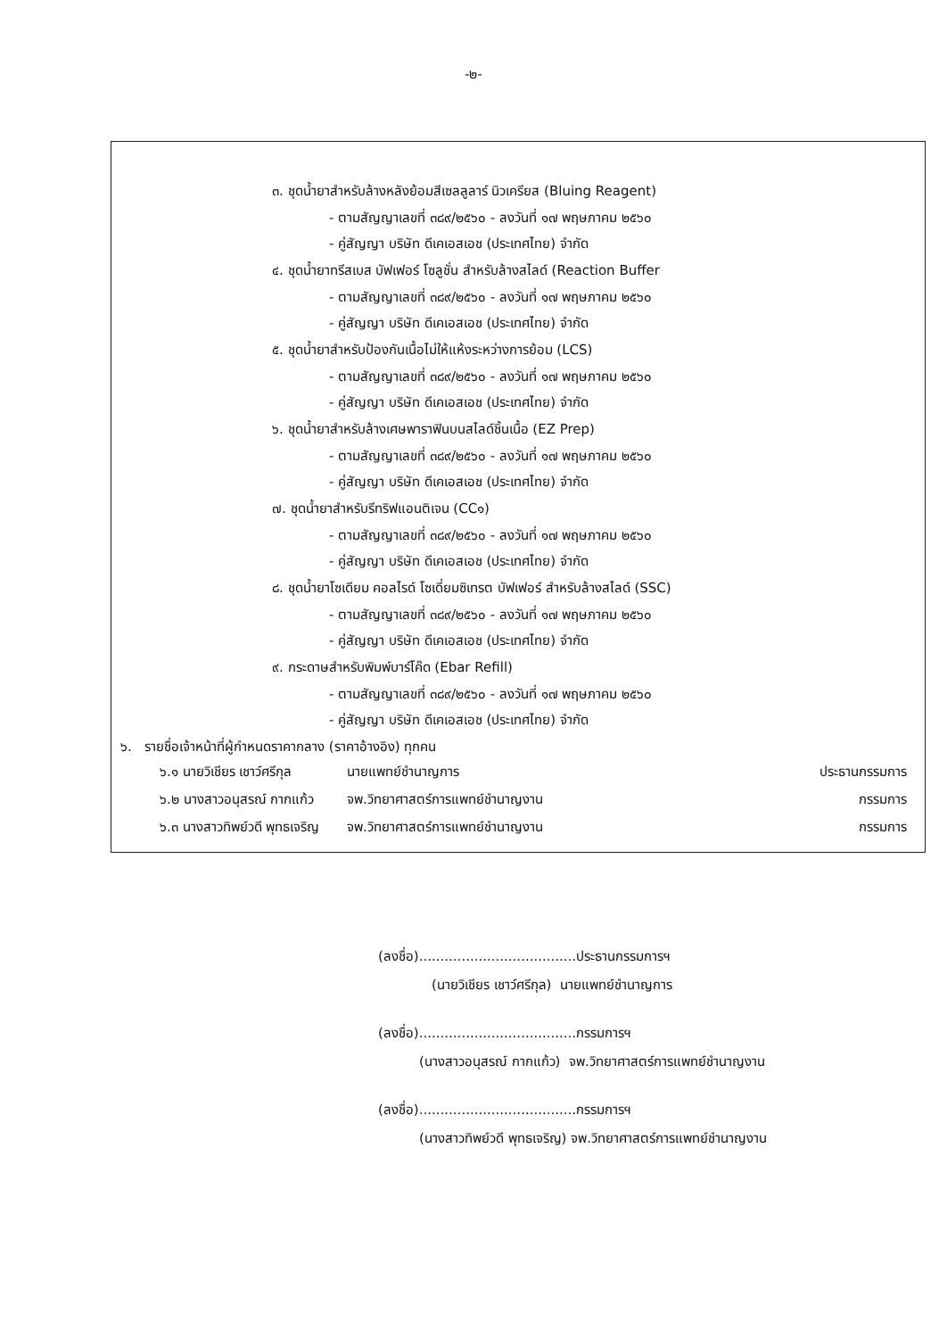-๒-
๓. ชุดน้ำยาสำหรับล้างหลังย้อมสีเซลลูลาร์ นิวเครียส (Bluing Reagent)
- ตามสัญญาเลขที่ ๓๘๙/๒๕๖๐ - ลงวันที่ ๑๗ พฤษภาคม ๒๕๖๐
- คู่สัญญา บริษัท ดีเคเอสเอช (ประเทศไทย) จำกัด
๔. ชุดน้ำยาทรีสเบส บัฟเฟอร์ โซลูชั่น สำหรับล้างสไลด์ (Reaction Buffer
- ตามสัญญาเลขที่ ๓๘๙/๒๕๖๐ - ลงวันที่ ๑๗ พฤษภาคม ๒๕๖๐
- คู่สัญญา บริษัท ดีเคเอสเอช (ประเทศไทย) จำกัด
๕. ชุดน้ำยาสำหรับป้องกันเนื้อไม่ให้แห้งระหว่างการย้อม (LCS)
- ตามสัญญาเลขที่ ๓๘๙/๒๕๖๐ - ลงวันที่ ๑๗ พฤษภาคม ๒๕๖๐
- คู่สัญญา บริษัท ดีเคเอสเอช (ประเทศไทย) จำกัด
๖. ชุดน้ำยาสำหรับล้างเศษพาราฟินบนสไลด์ชิ้นเนื้อ (EZ Prep)
- ตามสัญญาเลขที่ ๓๘๙/๒๕๖๐ - ลงวันที่ ๑๗ พฤษภาคม ๒๕๖๐
- คู่สัญญา บริษัท ดีเคเอสเอช (ประเทศไทย) จำกัด
๗. ชุดน้ำยาสำหรับรีทริฟแอนติเจน (CC๑)
- ตามสัญญาเลขที่ ๓๘๙/๒๕๖๐ - ลงวันที่ ๑๗ พฤษภาคม ๒๕๖๐
- คู่สัญญา บริษัท ดีเคเอสเอช (ประเทศไทย) จำกัด
๘. ชุดน้ำยาโซเดียม คอลไรด์ โซเดี่ยมซิเทรต บัฟเฟอร์ สำหรับล้างสไลด์ (SSC)
- ตามสัญญาเลขที่ ๓๘๙/๒๕๖๐ - ลงวันที่ ๑๗ พฤษภาคม ๒๕๖๐
- คู่สัญญา บริษัท ดีเคเอสเอช (ประเทศไทย) จำกัด
๙. กระดาษสำหรับพิมพ์บาร์โค๊ด (Ebar Refill)
- ตามสัญญาเลขที่ ๓๘๙/๒๕๖๐ - ลงวันที่ ๑๗ พฤษภาคม ๒๕๖๐
- คู่สัญญา บริษัท ดีเคเอสเอช (ประเทศไทย) จำกัด
๖. รายชื่อเจ้าหน้าที่ผู้กำหนดราคากลาง (ราคาอ้างอิง) ทุกคน
| ๖.๑ นายวิเชียร เชาว์ศรีกุล | นายแพทย์ชำนาญการ | ประธานกรรมการ |
| ๖.๒ นางสาวอนุสรณ์ กากแก้ว | จพ.วิทยาศาสตร์การแพทย์ชำนาญงาน | กรรมการ |
| ๖.๓ นางสาวทิพย์วดี พุทธเจริญ | จพ.วิทยาศาสตร์การแพทย์ชำนาญงาน | กรรมการ |
(ลงชื่อ).....................................ประธานกรรมการฯ
(นายวิเชียร เชาว์ศรีกุล) นายแพทย์ชำนาญการ
(ลงชื่อ).....................................กรรมการฯ
(นางสาวอนุสรณ์ กากแก้ว) จพ.วิทยาศาสตร์การแพทย์ชำนาญงาน
(ลงชื่อ).....................................กรรมการฯ
(นางสาวทิพย์วดี พุทธเจริญ) จพ.วิทยาศาสตร์การแพทย์ชำนาญงาน